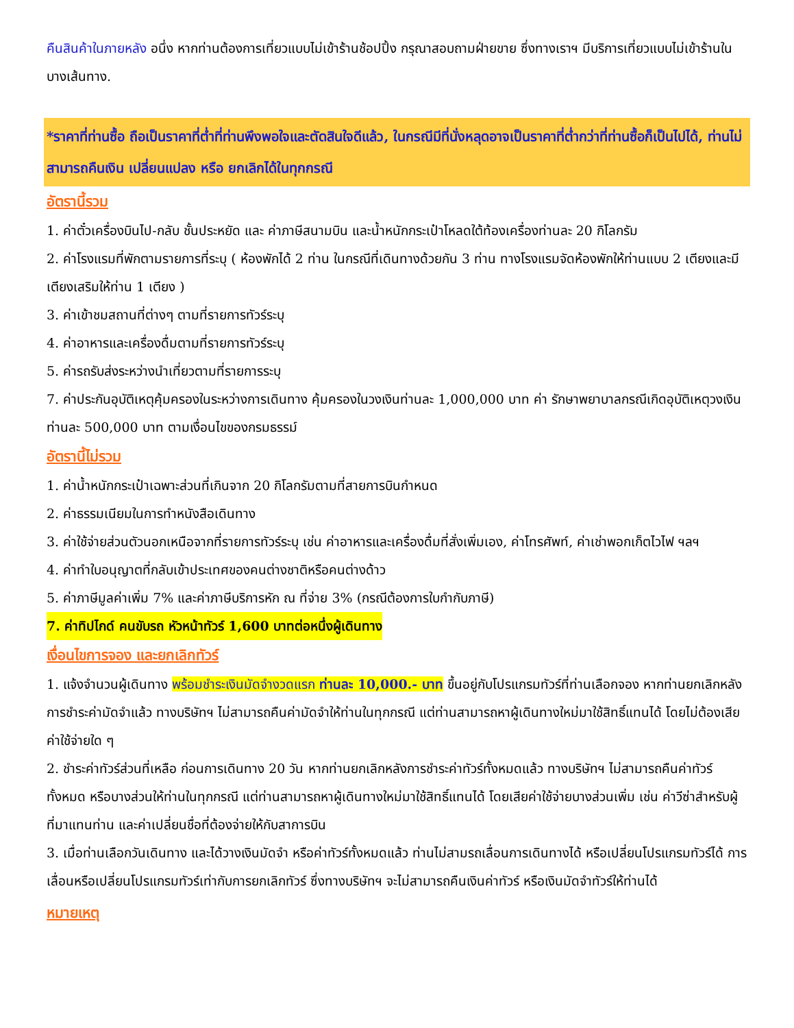คืนสินค้าในภายหลัง อนึ่ง หากท่านต้องการเที่ยวแบบไม่เข้าร้านช้อปปิ้ง กรุณาสอบถามฝ่ายขาย ซึ่งทางเราฯ มีบริการเที่ยวแบบไม่เข้าร้านในบางเส้นทาง.
*ราคาที่ท่านซื้อ ถือเป็นราคาที่ต่ำที่ท่านพึงพอใจและตัดสินใจดีแล้ว, ในกรณีมีที่นั่งหลุดอาจเป็นราคาที่ต่ำกว่าที่ท่านซื้อก็เป็นไปได้, ท่านไม่สามารถคืนเงิน เปลี่ยนแปลง หรือ ยกเลิกได้ในทุกกรณี
อัตรานี้รวม
1. ค่าตั๋วเครื่องบินไป-กลับ ชั้นประหยัด และ ค่าภาษีสนามบิน และน้ำหนักกระเป๋าโหลดใต้ท้องเครื่องท่านละ 20 กิโลกรัม
2. ค่าโรงแรมที่พักตามรายการที่ระบุ ( ห้องพักได้ 2 ท่าน ในกรณีที่เดินทางด้วยกัน 3 ท่าน ทางโรงแรมจัดห้องพักให้ท่านแบบ 2 เตียงและมีเตียงเสริมให้ท่าน 1 เตียง )
3. ค่าเข้าชมสถานที่ต่างๆ ตามที่รายการทัวร์ระบุ
4. ค่าอาหารและเครื่องดื่มตามที่รายการทัวร์ระบุ
5. ค่ารถรับส่งระหว่างนำเที่ยวตามที่รายการระบุ
7. ค่าประกันอุบัติเหตุคุ้มครองในระหว่างการเดินทาง คุ้มครองในวงเงินท่านละ 1,000,000 บาท ค่า รักษาพยาบาลกรณีเกิดอุบัติเหตุวงเงินท่านละ 500,000 บาท ตามเงื่อนไขของกรมธรรม์
อัตรานี้ไม่รวม
1. ค่าน้ำหนักกระเป๋าเฉพาะส่วนที่เกินจาก 20 กิโลกรัมตามที่สายการบินกำหนด
2. ค่าธรรมเนียมในการทำหนังสือเดินทาง
3. ค่าใช้จ่ายส่วนตัวนอกเหนือจากที่รายการทัวร์ระบุ เช่น ค่าอาหารและเครื่องดื่มที่สั่งเพิ่มเอง, ค่าโทรศัพท์, ค่าเช่าพอกเก็ตไวไฟ ฯลฯ
4. ค่าทำใบอนุญาตที่กลับเข้าประเทศของคนต่างชาติหรือคนต่างด้าว
5. ค่าภาษีมูลค่าเพิ่ม 7% และค่าภาษีบริการหัก ณ ที่จ่าย 3% (กรณีต้องการใบกำกับภาษี)
7. ค่าทิปไกด์ คนขับรถ หัวหน้าทัวร์ 1,600 บาทต่อหนึ่งผู้เดินทาง
เงื่อนไขการจอง และยกเลิกทัวร์
1. แจ้งจำนวนผู้เดินทาง พร้อมชำระเงินมัดจำงวดแรก ท่านละ 10,000.- บาท ขึ้นอยู่กับโปรแกรมทัวร์ที่ท่านเลือกจอง หากท่านยกเลิกหลังการชำระค่ามัดจำแล้ว ทางบริษัทฯ ไม่สามารถคืนค่ามัดจำให้ท่านในทุกกรณี แต่ท่านสามารถหาผู้เดินทางใหม่มาใช้สิทธิ์แทนได้ โดยไม่ต้องเสียค่าใช้จ่ายใด ๆ
2. ชำระค่าทัวร์ส่วนที่เหลือ ก่อนการเดินทาง 20 วัน หากท่านยกเลิกหลังการชำระค่าทัวร์ทั้งหมดแล้ว ทางบริษัทฯ ไม่สามารถคืนค่าทัวร์ทั้งหมด หรือบางส่วนให้ท่านในทุกกรณี แต่ท่านสามารถหาผู้เดินทางใหม่มาใช้สิทธิ์แทนได้ โดยเสียค่าใช้จ่ายบางส่วนเพิ่ม เช่น ค่าวีซ่าสำหรับผู้ที่มาแทนท่าน และค่าเปลี่ยนชื่อที่ต้องจ่ายให้กับสาการบิน
3. เมื่อท่านเลือกวันเดินทาง และได้วางเงินมัดจำ หรือค่าทัวร์ทั้งหมดแล้ว ท่านไม่สามรถเลื่อนการเดินทางได้ หรือเปลี่ยนโปรแกรมทัวร์ได้ การเลื่อนหรือเปลี่ยนโปรแกรมทัวร์เท่ากับการยกเลิกทัวร์ ซึ่งทางบริษัทฯ จะไม่สามารถคืนเงินค่าทัวร์ หรือเงินมัดจำทัวร์ให้ท่านได้
หมายเหตุ